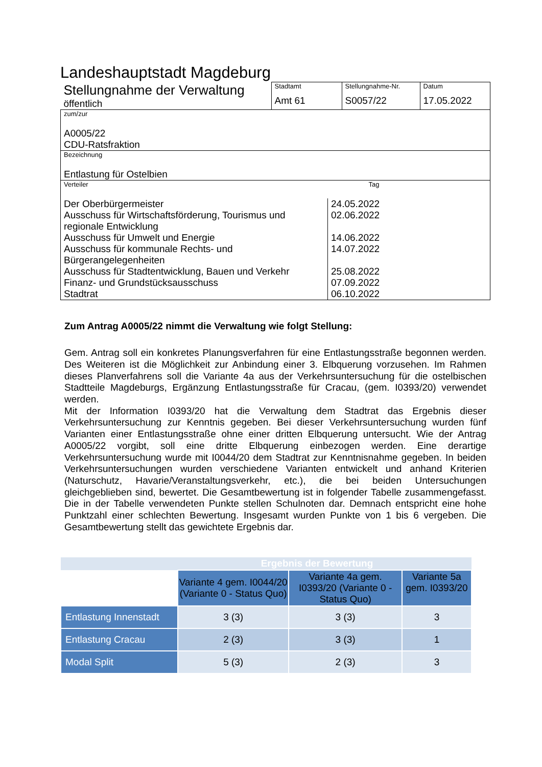Landeshauptstadt Magdeburg
| Stellungnahme der Verwaltung öffentlich | Stadtamt Amt 61 | Stellungnahme-Nr. S0057/22 | Datum 17.05.2022 |
| zum/zur A0005/22 CDU-Ratsfraktion | | | |
| Bezeichnung Entlastung für Ostelbien | | | |
| / Verteiler / Tag / / Der Oberbürgermeister / 24.05.2022 / / Ausschuss für Wirtschaftsförderung, Tourismus und regionale Entwicklung / 02.06.2022 / / Ausschuss für Umwelt und Energie / 14.06.2022 / / Ausschuss für kommunale Rechts- und Bürgerangelegenheiten / 14.07.2022 / / Ausschuss für Stadtentwicklung, Bauen und Verkehr / 25.08.2022 / / Finanz- und Grundstücksausschuss / 07.09.2022 / / Stadtrat / 06.10.2022 / | | | |
Zum Antrag A0005/22 nimmt die Verwaltung wie folgt Stellung:
Gem. Antrag soll ein konkretes Planungsverfahren für eine Entlastungsstraße begonnen werden. Des Weiteren ist die Möglichkeit zur Anbindung einer 3. Elbquerung vorzusehen. Im Rahmen dieses Planverfahrens soll die Variante 4a aus der Verkehrsuntersuchung für die ostelbischen Stadtteile Magdeburgs, Ergänzung Entlastungsstraße für Cracau, (gem. I0393/20) verwendet werden.
Mit der Information I0393/20 hat die Verwaltung dem Stadtrat das Ergebnis dieser Verkehrsuntersuchung zur Kenntnis gegeben. Bei dieser Verkehrsuntersuchung wurden fünf Varianten einer Entlastungsstraße ohne einer dritten Elbquerung untersucht. Wie der Antrag A0005/22 vorgibt, soll eine dritte Elbquerung einbezogen werden. Eine derartige Verkehrsuntersuchung wurde mit I0044/20 dem Stadtrat zur Kenntnisnahme gegeben. In beiden Verkehrsuntersuchungen wurden verschiedene Varianten entwickelt und anhand Kriterien (Naturschutz, Havarie/Veranstaltungsverkehr, etc.), die bei beiden Untersuchungen gleichgeblieben sind, bewertet. Die Gesamtbewertung ist in folgender Tabelle zusammengefasst. Die in der Tabelle verwendeten Punkte stellen Schulnoten dar. Demnach entspricht eine hohe Punktzahl einer schlechten Bewertung. Insgesamt wurden Punkte von 1 bis 6 vergeben. Die Gesamtbewertung stellt das gewichtete Ergebnis dar.
| Ergebnis der Bewertung | | | |
| | Variante 4 gem. I0044/20 (Variante 0 - Status Quo) | Variante 4a gem. I0393/20 (Variante 0 - Status Quo) | Variante 5a gem. I0393/20 |
| Entlastung Innenstadt | 3 (3) | 3 (3) | 3 |
| Entlastung Cracau | 2 (3) | 3 (3) | 1 |
| Modal Split | 5 (3) | 2 (3) | 3 |